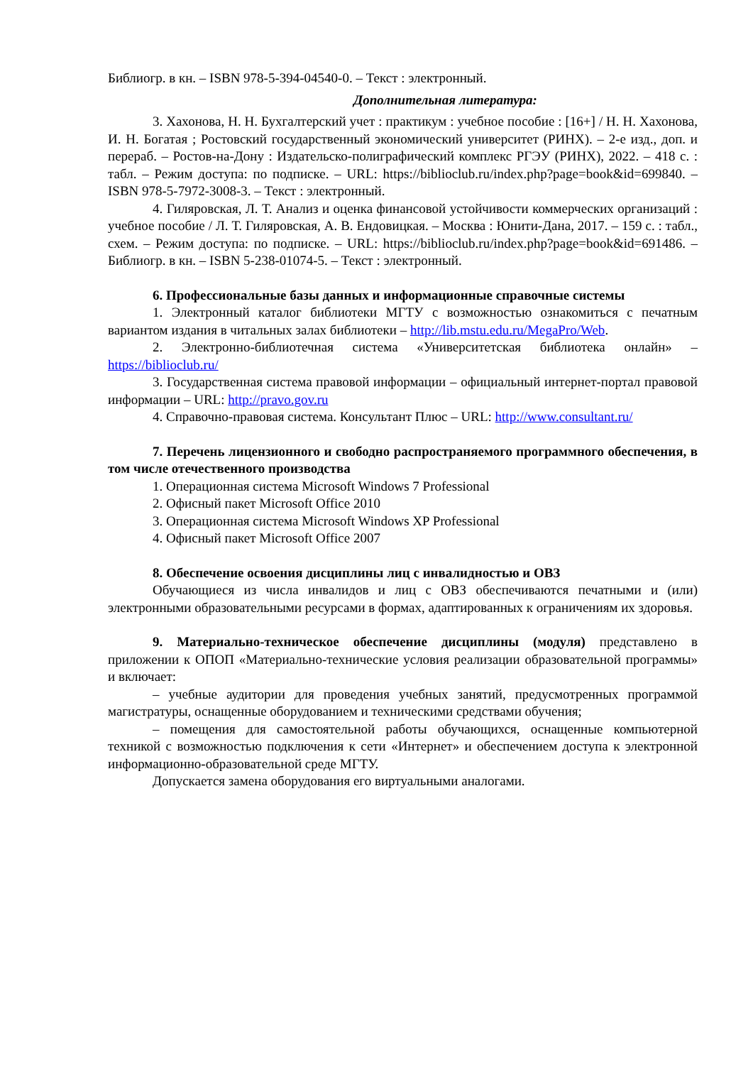Библиогр. в кн. – ISBN 978-5-394-04540-0. – Текст : электронный.
Дополнительная литература:
3. Хахонова, Н. Н. Бухгалтерский учет : практикум : учебное пособие : [16+] / Н. Н. Хахонова, И. Н. Богатая ; Ростовский государственный экономический университет (РИНХ). – 2-е изд., доп. и перераб. – Ростов-на-Дону : Издательско-полиграфический комплекс РГЭУ (РИНХ), 2022. – 418 с. : табл. – Режим доступа: по подписке. – URL: https://biblioclub.ru/index.php?page=book&id=699840. – ISBN 978-5-7972-3008-3. – Текст : электронный.
4. Гиляровская, Л. Т. Анализ и оценка финансовой устойчивости коммерческих организаций : учебное пособие / Л. Т. Гиляровская, А. В. Ендовицкая. – Москва : Юнити-Дана, 2017. – 159 с. : табл., схем. – Режим доступа: по подписке. – URL: https://biblioclub.ru/index.php?page=book&id=691486. – Библиогр. в кн. – ISBN 5-238-01074-5. – Текст : электронный.
6. Профессиональные базы данных и информационные справочные системы
1. Электронный каталог библиотеки МГТУ с возможностью ознакомиться с печатным вариантом издания в читальных залах библиотеки – http://lib.mstu.edu.ru/MegaPro/Web.
2. Электронно-библиотечная система «Университетская библиотека онлайн» – https://biblioclub.ru/
3. Государственная система правовой информации – официальный интернет-портал правовой информации – URL: http://pravo.gov.ru
4. Справочно-правовая система. Консультант Плюс – URL: http://www.consultant.ru/
7. Перечень лицензионного и свободно распространяемого программного обеспечения, в том числе отечественного производства
1. Операционная система Microsoft Windows 7 Professional
2. Офисный пакет Microsoft Office 2010
3. Операционная система Microsoft Windows XP Professional
4. Офисный пакет Microsoft Office 2007
8. Обеспечение освоения дисциплины лиц с инвалидностью и ОВЗ
Обучающиеся из числа инвалидов и лиц с ОВЗ обеспечиваются печатными и (или) электронными образовательными ресурсами в формах, адаптированных к ограничениям их здоровья.
9. Материально-техническое обеспечение дисциплины (модуля) представлено в приложении к ОПОП «Материально-технические условия реализации образовательной программы» и включает:
– учебные аудитории для проведения учебных занятий, предусмотренных программой магистратуры, оснащенные оборудованием и техническими средствами обучения;
– помещения для самостоятельной работы обучающихся, оснащенные компьютерной техникой с возможностью подключения к сети «Интернет» и обеспечением доступа к электронной информационно-образовательной среде МГТУ.
Допускается замена оборудования его виртуальными аналогами.